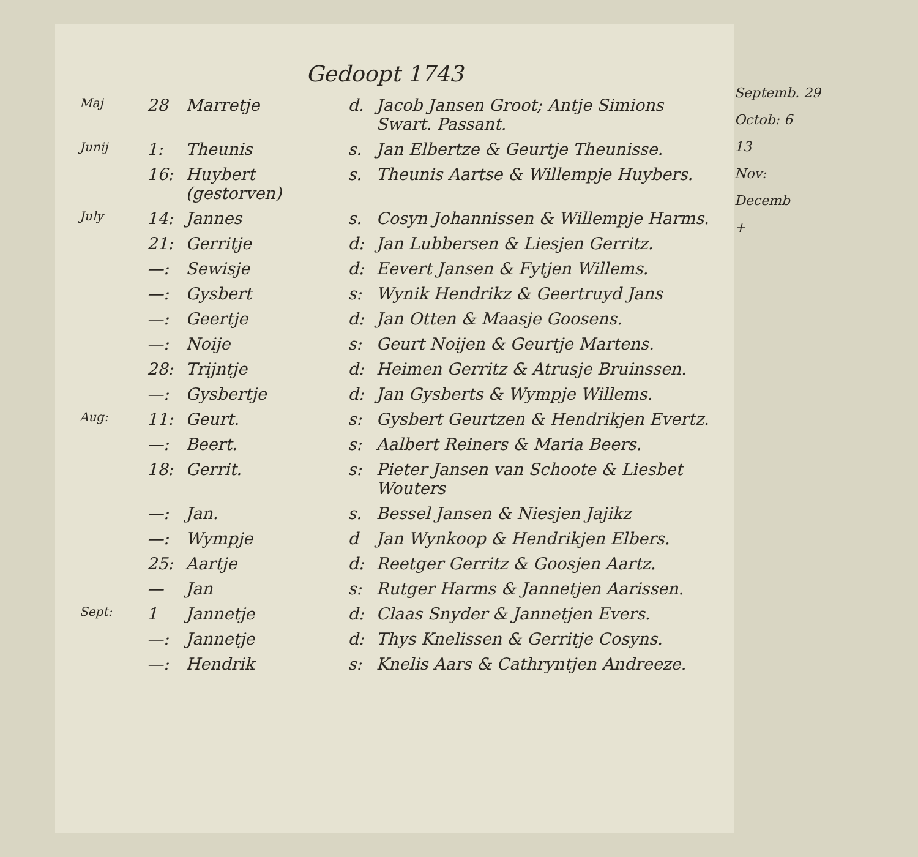Gedoopt 1743
| Maj | 28 | Marretje | d. | Jacob Jansen Groot; Antje Simions Swart. Passant. |
| Junij | 1: | Theunis | s. | Jan Elbertze & Geurtje Theunisse. |
| | 16: | Huybert (gestorven) | s. | Theunis Aartse & Willempje Huybers. |
| July | 14: | Jannes | s. | Cosyn Johannissen & Willempje Harms. |
| | 21: | Gerritje | d: | Jan Lubbersen & Liesjen Gerritz. |
| | —: | Sewisje | d: | Eevert Jansen & Fytjen Willems. |
| | —: | Gysbert | s: | Wynik Hendrikz & Geertruyd Jans |
| | —: | Geertje | d: | Jan Otten & Maasje Goosens. |
| | —: | Noije | s: | Geurt Noijen & Geurtje Martens. |
| | 28: | Trijntje | d: | Heimen Gerritz & Atrusje Bruinssen. |
| | —: | Gysbertje | d: | Jan Gysberts & Wympje Willems. |
| Aug: | 11: | Geurt. | s: | Gysbert Geurtzen & Hendrikjen Evertz. |
| | —: | Beert. | s: | Aalbert Reiners & Maria Beers. |
| | 18: | Gerrit. | s: | Pieter Jansen van Schoote & Liesbet Wouters |
| | —: | Jan. | s. | Bessel Jansen & Niesjen Jajikz |
| | —: | Wympje | d | Jan Wynkoop & Hendrikjen Elbers. |
| | 25: | Aartje | d: | Reetger Gerritz & Goosjen Aartz. |
| | — | Jan | s: | Rutger Harms & Jannetjen Aarissen. |
| Sept: | 1 | Jannetje | d: | Claas Snyder & Jannetjen Evers. |
| | —: | Jannetje | d: | Thys Knelissen & Gerritje Cosyns. |
| | —: | Hendrik | s: | Knelis Aars & Cathryntjen Andreeze. |
Septemb. 29
Octob: 6
13
Nov:
Decemb
+